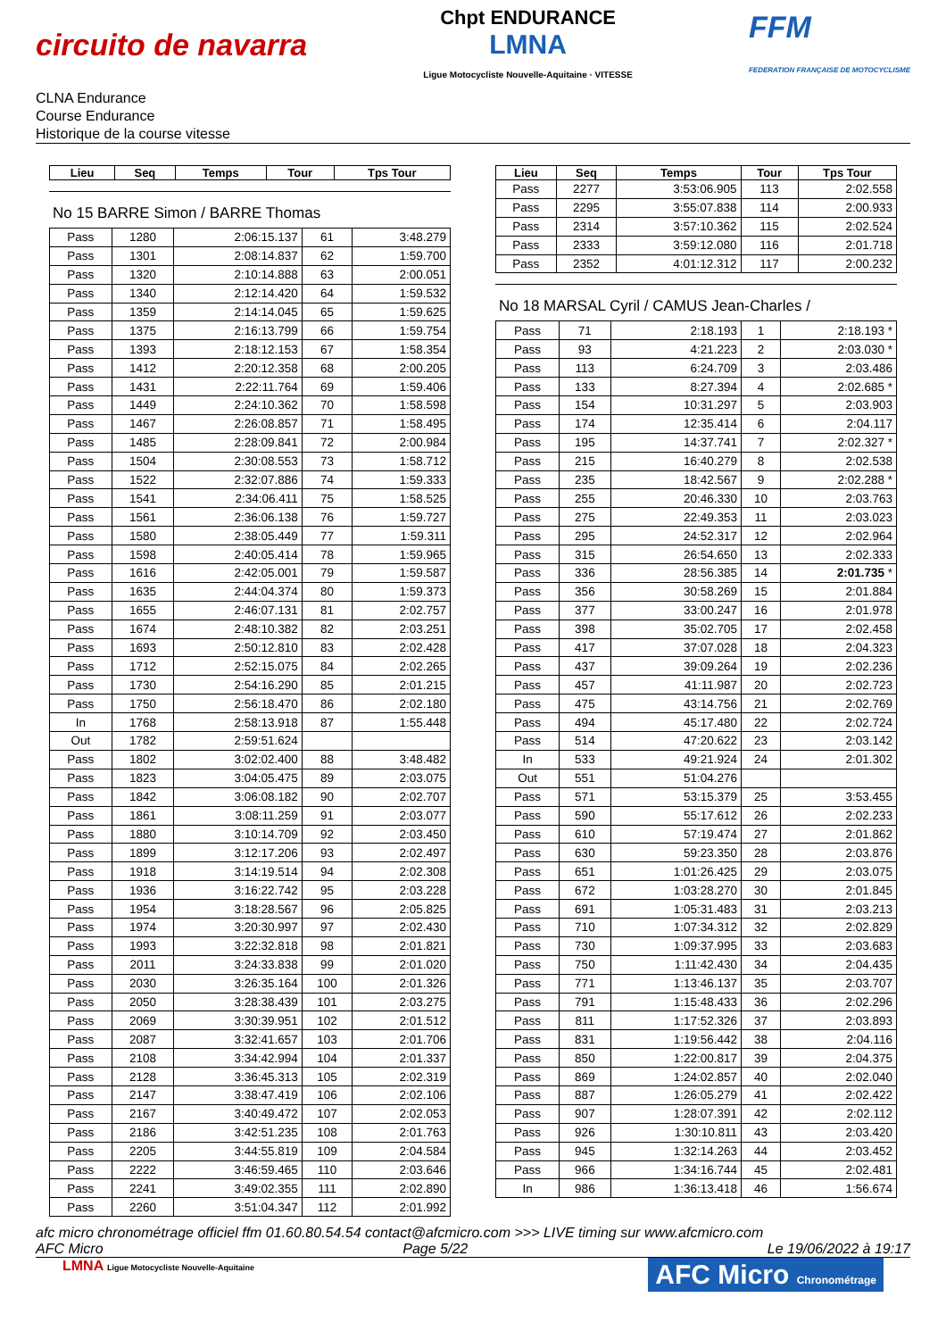circuito de navarra
Chpt ENDURANCE
LMNA
Ligue Motocycliste Nouvelle-Aquitaine · VITESSE
FFM
FEDERATION FRANÇAISE DE MOTOCYCLISME
CLNA Endurance
Course Endurance
Historique de la course vitesse
| Lieu | Seq | Temps | Tour | Tps Tour |
| --- | --- | --- | --- | --- |
No 15 BARRE Simon / BARRE Thomas
| Pass | 1280 | 2:06:15.137 | 61 | 3:48.279 |
| Pass | 1301 | 2:08:14.837 | 62 | 1:59.700 |
| Pass | 1320 | 2:10:14.888 | 63 | 2:00.051 |
| Pass | 1340 | 2:12:14.420 | 64 | 1:59.532 |
| Pass | 1359 | 2:14:14.045 | 65 | 1:59.625 |
| Pass | 1375 | 2:16:13.799 | 66 | 1:59.754 |
| Pass | 1393 | 2:18:12.153 | 67 | 1:58.354 |
| Pass | 1412 | 2:20:12.358 | 68 | 2:00.205 |
| Pass | 1431 | 2:22:11.764 | 69 | 1:59.406 |
| Pass | 1449 | 2:24:10.362 | 70 | 1:58.598 |
| Pass | 1467 | 2:26:08.857 | 71 | 1:58.495 |
| Pass | 1485 | 2:28:09.841 | 72 | 2:00.984 |
| Pass | 1504 | 2:30:08.553 | 73 | 1:58.712 |
| Pass | 1522 | 2:32:07.886 | 74 | 1:59.333 |
| Pass | 1541 | 2:34:06.411 | 75 | 1:58.525 |
| Pass | 1561 | 2:36:06.138 | 76 | 1:59.727 |
| Pass | 1580 | 2:38:05.449 | 77 | 1:59.311 |
| Pass | 1598 | 2:40:05.414 | 78 | 1:59.965 |
| Pass | 1616 | 2:42:05.001 | 79 | 1:59.587 |
| Pass | 1635 | 2:44:04.374 | 80 | 1:59.373 |
| Pass | 1655 | 2:46:07.131 | 81 | 2:02.757 |
| Pass | 1674 | 2:48:10.382 | 82 | 2:03.251 |
| Pass | 1693 | 2:50:12.810 | 83 | 2:02.428 |
| Pass | 1712 | 2:52:15.075 | 84 | 2:02.265 |
| Pass | 1730 | 2:54:16.290 | 85 | 2:01.215 |
| Pass | 1750 | 2:56:18.470 | 86 | 2:02.180 |
| In | 1768 | 2:58:13.918 | 87 | 1:55.448 |
| Out | 1782 | 2:59:51.624 | | |
| Pass | 1802 | 3:02:02.400 | 88 | 3:48.482 |
| Pass | 1823 | 3:04:05.475 | 89 | 2:03.075 |
| Pass | 1842 | 3:06:08.182 | 90 | 2:02.707 |
| Pass | 1861 | 3:08:11.259 | 91 | 2:03.077 |
| Pass | 1880 | 3:10:14.709 | 92 | 2:03.450 |
| Pass | 1899 | 3:12:17.206 | 93 | 2:02.497 |
| Pass | 1918 | 3:14:19.514 | 94 | 2:02.308 |
| Pass | 1936 | 3:16:22.742 | 95 | 2:03.228 |
| Pass | 1954 | 3:18:28.567 | 96 | 2:05.825 |
| Pass | 1974 | 3:20:30.997 | 97 | 2:02.430 |
| Pass | 1993 | 3:22:32.818 | 98 | 2:01.821 |
| Pass | 2011 | 3:24:33.838 | 99 | 2:01.020 |
| Pass | 2030 | 3:26:35.164 | 100 | 2:01.326 |
| Pass | 2050 | 3:28:38.439 | 101 | 2:03.275 |
| Pass | 2069 | 3:30:39.951 | 102 | 2:01.512 |
| Pass | 2087 | 3:32:41.657 | 103 | 2:01.706 |
| Pass | 2108 | 3:34:42.994 | 104 | 2:01.337 |
| Pass | 2128 | 3:36:45.313 | 105 | 2:02.319 |
| Pass | 2147 | 3:38:47.419 | 106 | 2:02.106 |
| Pass | 2167 | 3:40:49.472 | 107 | 2:02.053 |
| Pass | 2186 | 3:42:51.235 | 108 | 2:01.763 |
| Pass | 2205 | 3:44:55.819 | 109 | 2:04.584 |
| Pass | 2222 | 3:46:59.465 | 110 | 2:03.646 |
| Pass | 2241 | 3:49:02.355 | 111 | 2:02.890 |
| Pass | 2260 | 3:51:04.347 | 112 | 2:01.992 |
| Lieu | Seq | Temps | Tour | Tps Tour |
| --- | --- | --- | --- | --- |
| Pass | 2277 | 3:53:06.905 | 113 | 2:02.558 |
| Pass | 2295 | 3:55:07.838 | 114 | 2:00.933 |
| Pass | 2314 | 3:57:10.362 | 115 | 2:02.524 |
| Pass | 2333 | 3:59:12.080 | 116 | 2:01.718 |
| Pass | 2352 | 4:01:12.312 | 117 | 2:00.232 |
No 18 MARSAL Cyril / CAMUS Jean-Charles /
| Pass | 71 | 2:18.193 | 1 | 2:18.193 * |
| Pass | 93 | 4:21.223 | 2 | 2:03.030 * |
| Pass | 113 | 6:24.709 | 3 | 2:03.486 |
| Pass | 133 | 8:27.394 | 4 | 2:02.685 * |
| Pass | 154 | 10:31.297 | 5 | 2:03.903 |
| Pass | 174 | 12:35.414 | 6 | 2:04.117 |
| Pass | 195 | 14:37.741 | 7 | 2:02.327 * |
| Pass | 215 | 16:40.279 | 8 | 2:02.538 |
| Pass | 235 | 18:42.567 | 9 | 2:02.288 * |
| Pass | 255 | 20:46.330 | 10 | 2:03.763 |
| Pass | 275 | 22:49.353 | 11 | 2:03.023 |
| Pass | 295 | 24:52.317 | 12 | 2:02.964 |
| Pass | 315 | 26:54.650 | 13 | 2:02.333 |
| Pass | 336 | 28:56.385 | 14 | 2:01.735 * |
| Pass | 356 | 30:58.269 | 15 | 2:01.884 |
| Pass | 377 | 33:00.247 | 16 | 2:01.978 |
| Pass | 398 | 35:02.705 | 17 | 2:02.458 |
| Pass | 417 | 37:07.028 | 18 | 2:04.323 |
| Pass | 437 | 39:09.264 | 19 | 2:02.236 |
| Pass | 457 | 41:11.987 | 20 | 2:02.723 |
| Pass | 475 | 43:14.756 | 21 | 2:02.769 |
| Pass | 494 | 45:17.480 | 22 | 2:02.724 |
| Pass | 514 | 47:20.622 | 23 | 2:03.142 |
| In | 533 | 49:21.924 | 24 | 2:01.302 |
| Out | 551 | 51:04.276 | | |
| Pass | 571 | 53:15.379 | 25 | 3:53.455 |
| Pass | 590 | 55:17.612 | 26 | 2:02.233 |
| Pass | 610 | 57:19.474 | 27 | 2:01.862 |
| Pass | 630 | 59:23.350 | 28 | 2:03.876 |
| Pass | 651 | 1:01:26.425 | 29 | 2:03.075 |
| Pass | 672 | 1:03:28.270 | 30 | 2:01.845 |
| Pass | 691 | 1:05:31.483 | 31 | 2:03.213 |
| Pass | 710 | 1:07:34.312 | 32 | 2:02.829 |
| Pass | 730 | 1:09:37.995 | 33 | 2:03.683 |
| Pass | 750 | 1:11:42.430 | 34 | 2:04.435 |
| Pass | 771 | 1:13:46.137 | 35 | 2:03.707 |
| Pass | 791 | 1:15:48.433 | 36 | 2:02.296 |
| Pass | 811 | 1:17:52.326 | 37 | 2:03.893 |
| Pass | 831 | 1:19:56.442 | 38 | 2:04.116 |
| Pass | 850 | 1:22:00.817 | 39 | 2:04.375 |
| Pass | 869 | 1:24:02.857 | 40 | 2:02.040 |
| Pass | 887 | 1:26:05.279 | 41 | 2:02.422 |
| Pass | 907 | 1:28:07.391 | 42 | 2:02.112 |
| Pass | 926 | 1:30:10.811 | 43 | 2:03.420 |
| Pass | 945 | 1:32:14.263 | 44 | 2:03.452 |
| Pass | 966 | 1:34:16.744 | 45 | 2:02.481 |
| In | 986 | 1:36:13.418 | 46 | 1:56.674 |
afc micro chronométrage officiel ffm 01.60.80.54.54 contact@afcmicro.com >>> LIVE timing sur www.afcmicro.com
AFC Micro Page 5/22 Le 19/06/2022 à 19:17
LMNA Ligue Motocycliste Nouvelle-Aquitaine AFC Micro Chronométrage